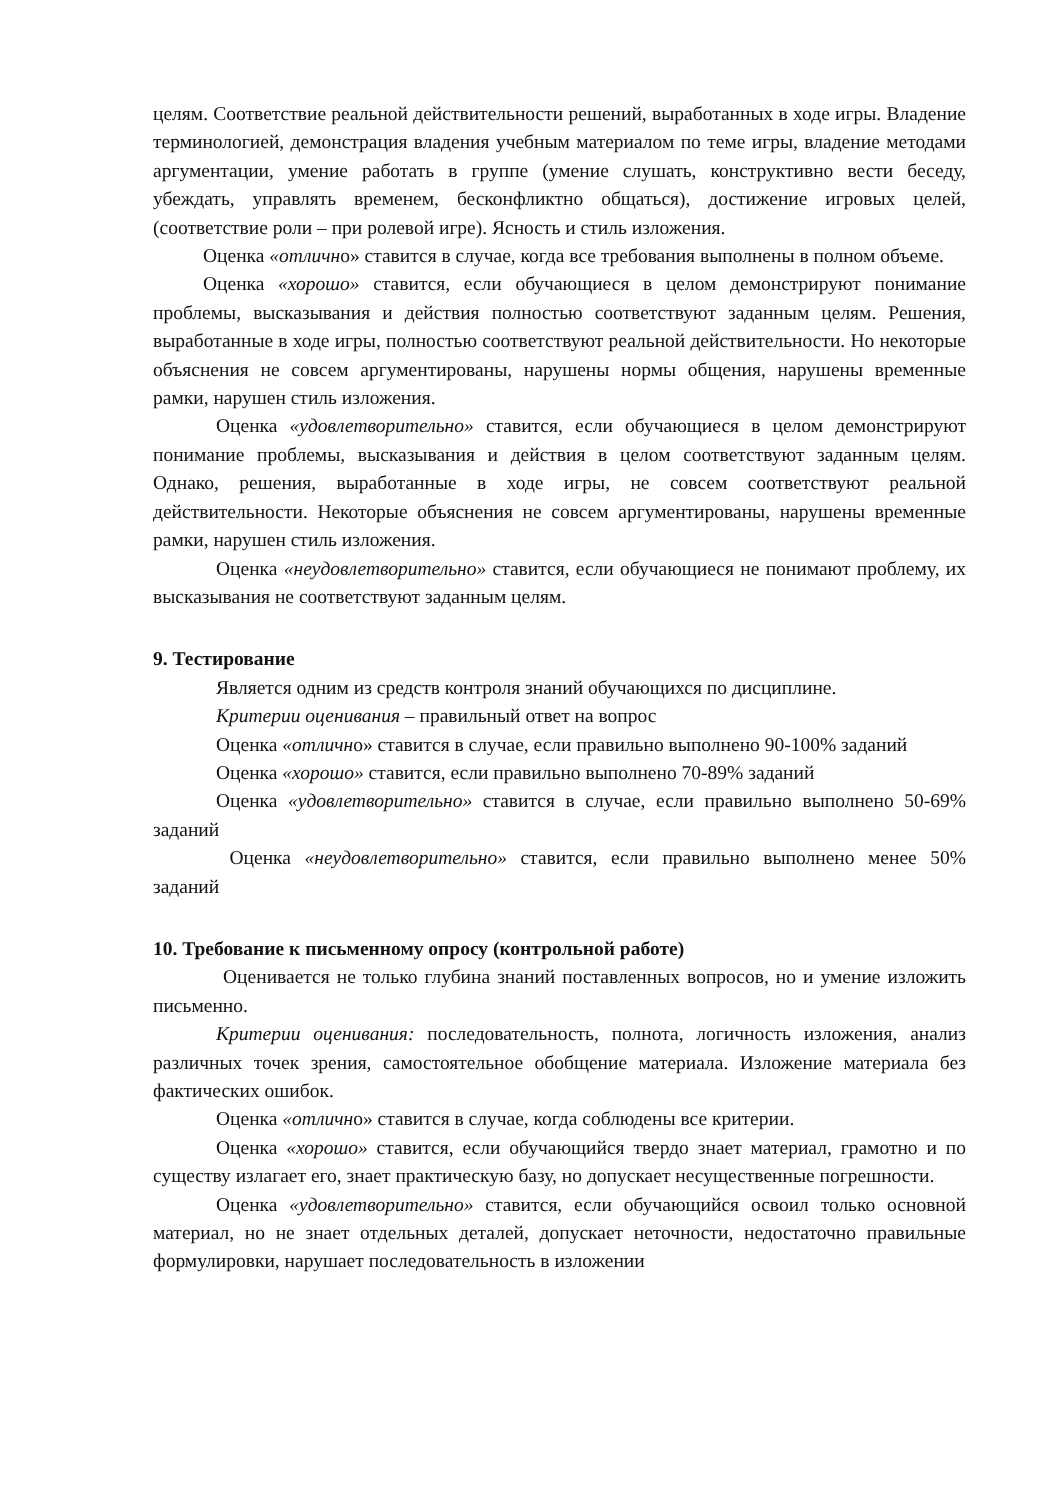целям. Соответствие реальной действительности решений, выработанных в ходе игры. Владение терминологией, демонстрация владения учебным материалом по теме игры, владение методами аргументации, умение работать в группе (умение слушать, конструктивно вести беседу, убеждать, управлять временем, бесконфликтно общаться), достижение игровых целей, (соответствие роли – при ролевой игре). Ясность и стиль изложения.
Оценка «отлично» ставится в случае, когда все требования выполнены в полном объеме.
Оценка «хорошо» ставится, если обучающиеся в целом демонстрируют понимание проблемы, высказывания и действия полностью соответствуют заданным целям. Решения, выработанные в ходе игры, полностью соответствуют реальной действительности. Но некоторые объяснения не совсем аргументированы, нарушены нормы общения, нарушены временные рамки, нарушен стиль изложения.
Оценка «удовлетворительно» ставится, если обучающиеся в целом демонстрируют понимание проблемы, высказывания и действия в целом соответствуют заданным целям. Однако, решения, выработанные в ходе игры, не совсем соответствуют реальной действительности. Некоторые объяснения не совсем аргументированы, нарушены временные рамки, нарушен стиль изложения.
Оценка «неудовлетворительно» ставится, если обучающиеся не понимают проблему, их высказывания не соответствуют заданным целям.
9. Тестирование
Является одним из средств контроля знаний обучающихся по дисциплине.
Критерии оценивания – правильный ответ на вопрос
Оценка «отлично» ставится в случае, если правильно выполнено 90-100% заданий
Оценка «хорошо» ставится, если правильно выполнено 70-89% заданий
Оценка «удовлетворительно» ставится в случае, если правильно выполнено 50-69% заданий
Оценка «неудовлетворительно» ставится, если правильно выполнено менее 50% заданий
10. Требование к письменному опросу (контрольной работе)
Оценивается не только глубина знаний поставленных вопросов, но и умение изложить письменно.
Критерии оценивания: последовательность, полнота, логичность изложения, анализ различных точек зрения, самостоятельное обобщение материала. Изложение материала без фактических ошибок.
Оценка «отлично» ставится в случае, когда соблюдены все критерии.
Оценка «хорошо» ставится, если обучающийся твердо знает материал, грамотно и по существу излагает его, знает практическую базу, но допускает несущественные погрешности.
Оценка «удовлетворительно» ставится, если обучающийся освоил только основной материал, но не знает отдельных деталей, допускает неточности, недостаточно правильные формулировки, нарушает последовательность в изложении